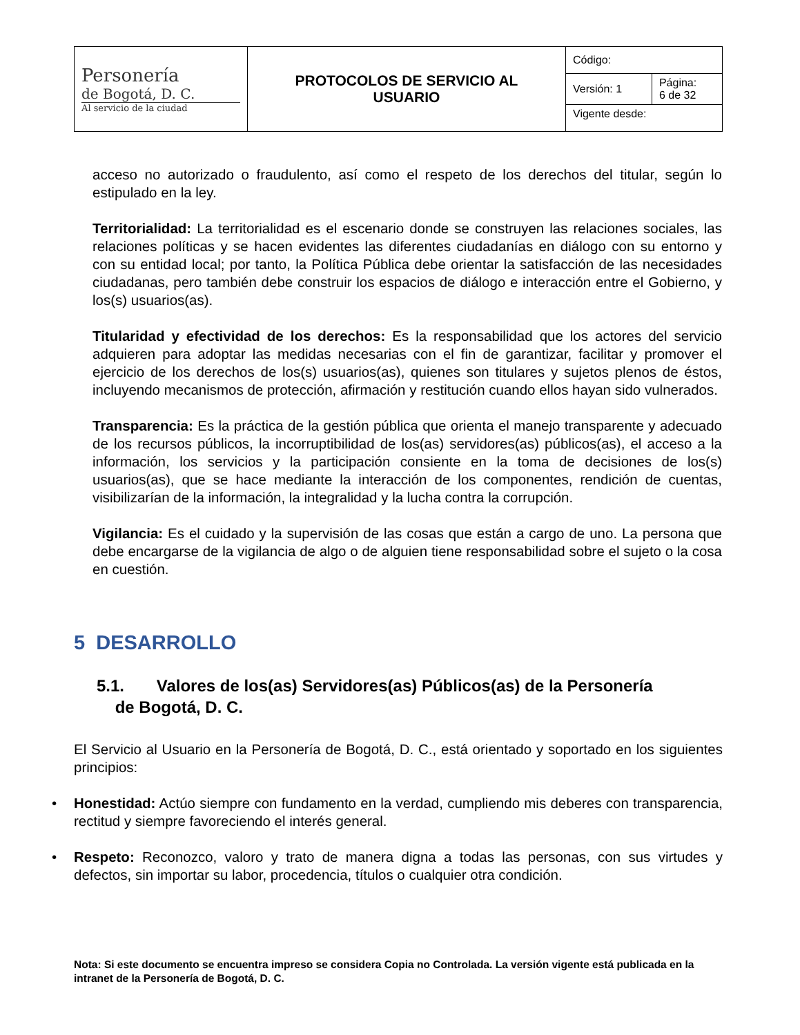| Personería de Bogotá, D. C. Al servicio de la ciudad | PROTOCOLOS DE SERVICIO AL USUARIO | Código: | |
| | | Versión: 1 | Página: 6 de 32 |
| | | Vigente desde: | |
acceso no autorizado o fraudulento, así como el respeto de los derechos del titular, según lo estipulado en la ley.
Territorialidad: La territorialidad es el escenario donde se construyen las relaciones sociales, las relaciones políticas y se hacen evidentes las diferentes ciudadanías en diálogo con su entorno y con su entidad local; por tanto, la Política Pública debe orientar la satisfacción de las necesidades ciudadanas, pero también debe construir los espacios de diálogo e interacción entre el Gobierno, y los(s) usuarios(as).
Titularidad y efectividad de los derechos: Es la responsabilidad que los actores del servicio adquieren para adoptar las medidas necesarias con el fin de garantizar, facilitar y promover el ejercicio de los derechos de los(s) usuarios(as), quienes son titulares y sujetos plenos de éstos, incluyendo mecanismos de protección, afirmación y restitución cuando ellos hayan sido vulnerados.
Transparencia: Es la práctica de la gestión pública que orienta el manejo transparente y adecuado de los recursos públicos, la incorruptibilidad de los(as) servidores(as) públicos(as), el acceso a la información, los servicios y la participación consiente en la toma de decisiones de los(s) usuarios(as), que se hace mediante la interacción de los componentes, rendición de cuentas, visibilizarían de la información, la integralidad y la lucha contra la corrupción.
Vigilancia: Es el cuidado y la supervisión de las cosas que están a cargo de uno. La persona que debe encargarse de la vigilancia de algo o de alguien tiene responsabilidad sobre el sujeto o la cosa en cuestión.
5 DESARROLLO
5.1. Valores de los(as) Servidores(as) Públicos(as) de la Personería
de Bogotá, D. C.
El Servicio al Usuario en la Personería de Bogotá, D. C., está orientado y soportado en los siguientes principios:
• Honestidad: Actúo siempre con fundamento en la verdad, cumpliendo mis deberes con transparencia, rectitud y siempre favoreciendo el interés general.
• Respeto: Reconozco, valoro y trato de manera digna a todas las personas, con sus virtudes y defectos, sin importar su labor, procedencia, títulos o cualquier otra condición.
Nota: Si este documento se encuentra impreso se considera Copia no Controlada. La versión vigente está publicada en la intranet de la Personería de Bogotá, D. C.